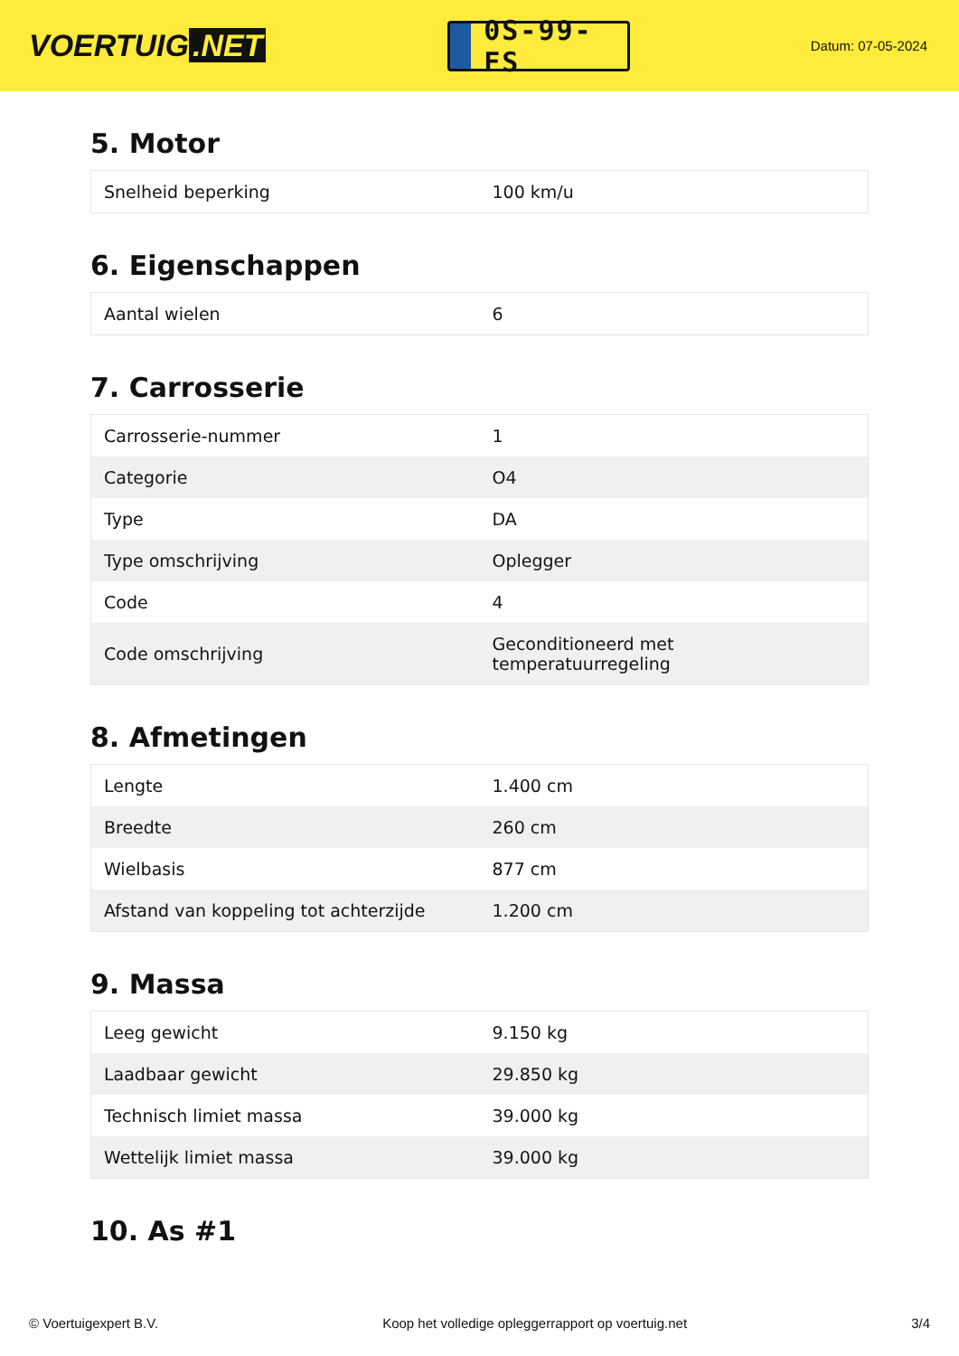VOERTUIG.NET
0S-99-FS
Datum: 07-05-2024
5. Motor
| Snelheid beperking | 100 km/u |
6. Eigenschappen
| Aantal wielen | 6 |
7. Carrosserie
| Carrosserie-nummer | 1 |
| Categorie | O4 |
| Type | DA |
| Type omschrijving | Oplegger |
| Code | 4 |
| Code omschrijving | Geconditioneerd met temperatuurregeling |
8. Afmetingen
| Lengte | 1.400 cm |
| Breedte | 260 cm |
| Wielbasis | 877 cm |
| Afstand van koppeling tot achterzijde | 1.200 cm |
9. Massa
| Leeg gewicht | 9.150 kg |
| Laadbaar gewicht | 29.850 kg |
| Technisch limiet massa | 39.000 kg |
| Wettelijk limiet massa | 39.000 kg |
10. As #1
© Voertuigexpert B.V. Koop het volledige opleggerrapport op voertuig.net 3/4